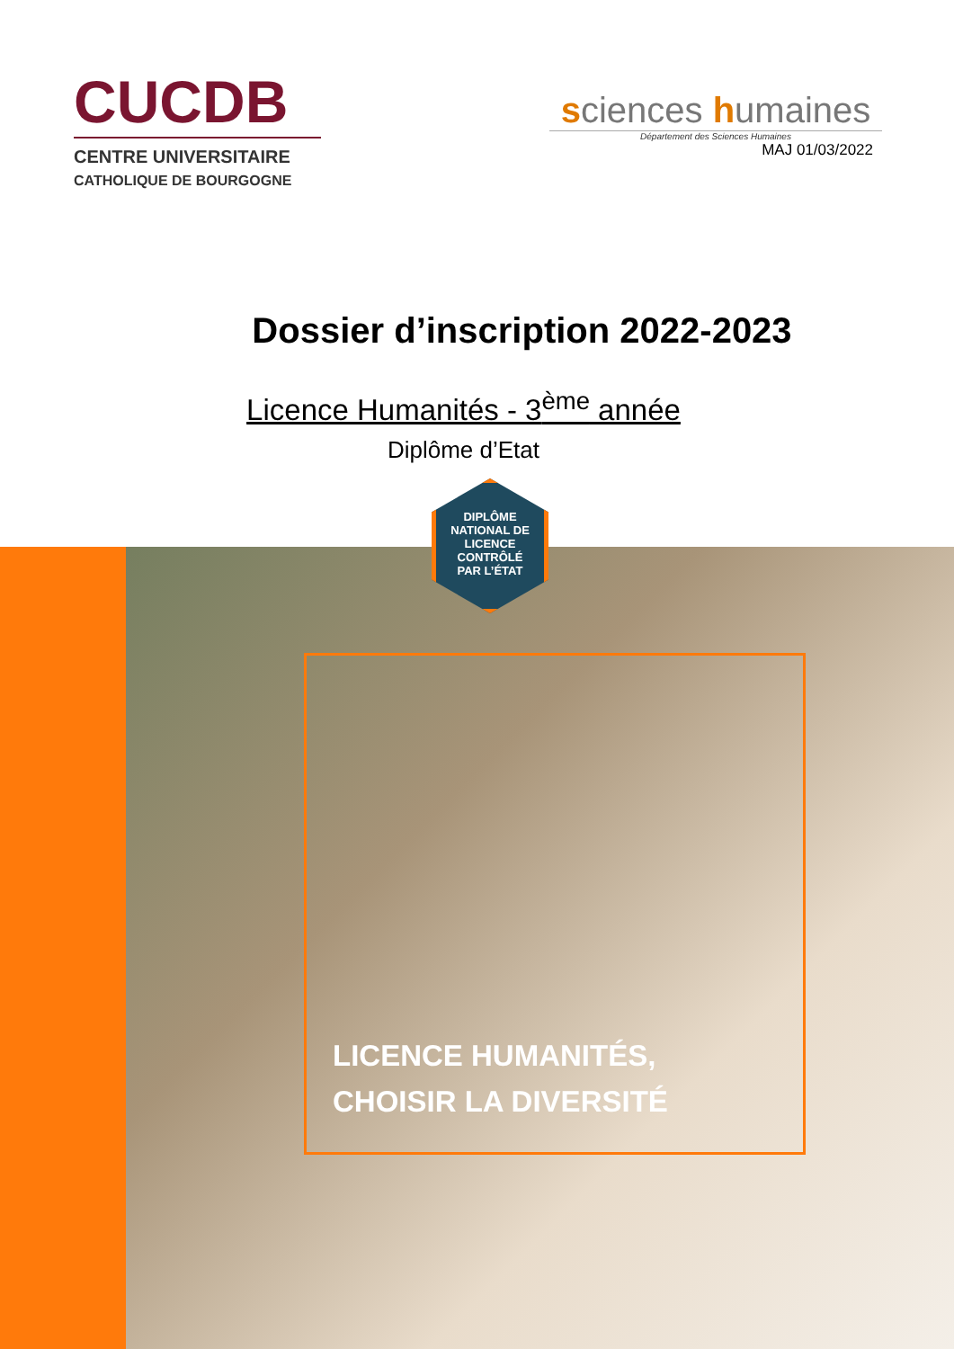CUCDB
CENTRE UNIVERSITAIRE
CATHOLIQUE DE BOURGOGNE
sciences humaines
Département des Sciences Humaines
MAJ 01/03/2022
Dossier d’inscription 2022-2023
Licence Humanités - 3<sup>ème</sup> année
Diplôme d’Etat
LICENCE HUMANITÉS,
CHOISIR LA DIVERSITÉ
DIPLÔME
NATIONAL DE
LICENCE
CONTRÔLÉ
PAR L’ÉTAT